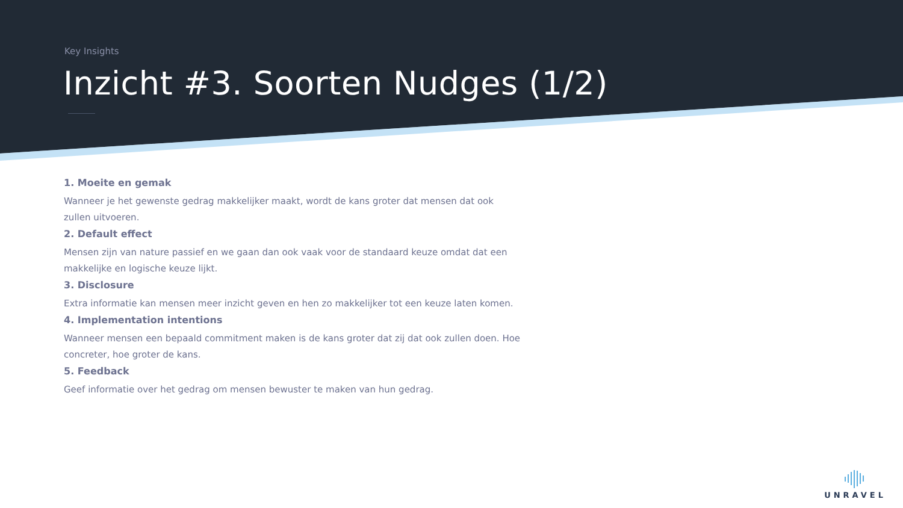Key Insights
Inzicht #3. Soorten Nudges (1/2)
1. Moeite en gemak
Wanneer je het gewenste gedrag makkelijker maakt, wordt de kans groter dat mensen dat ook zullen uitvoeren.
2. Default effect
Mensen zijn van nature passief en we gaan dan ook vaak voor de standaard keuze omdat dat een makkelijke en logische keuze lijkt.
3. Disclosure
Extra informatie kan mensen meer inzicht geven en hen zo makkelijker tot een keuze laten komen.
4. Implementation intentions
Wanneer mensen een bepaald commitment maken is de kans groter dat zij dat ook zullen doen. Hoe concreter, hoe groter de kans.
5. Feedback
Geef informatie over het gedrag om mensen bewuster te maken van hun gedrag.
UNRAVEL